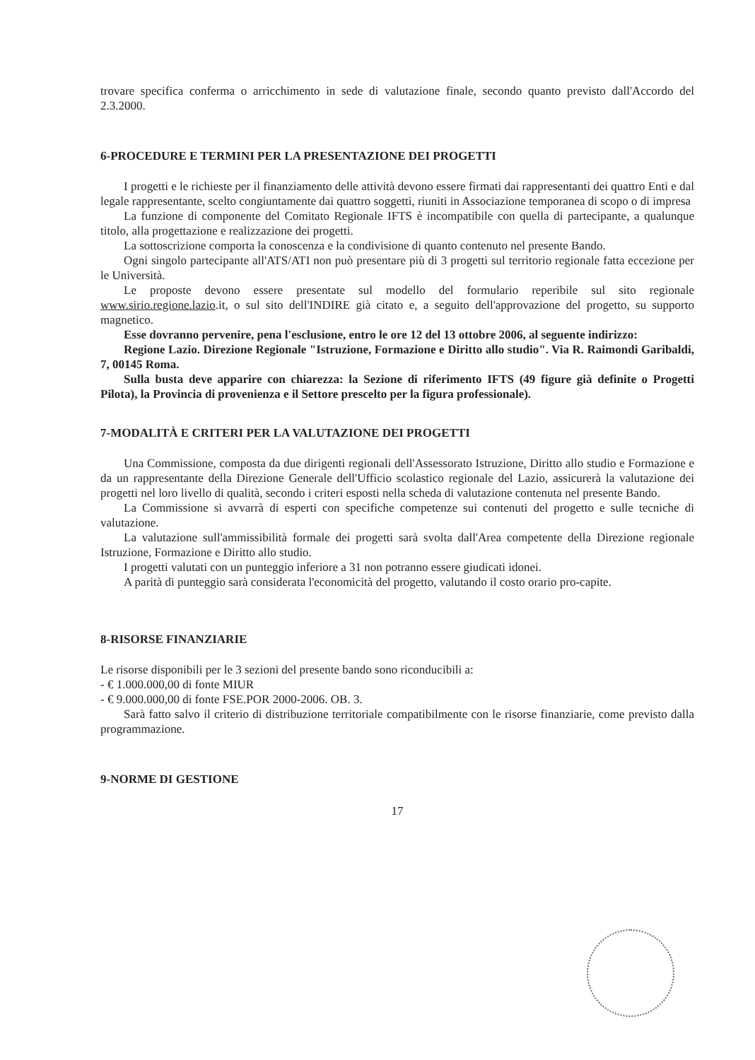trovare specifica conferma o arricchimento in sede di valutazione finale, secondo quanto previsto dall'Accordo del 2.3.2000.
6-PROCEDURE E TERMINI PER LA PRESENTAZIONE DEI PROGETTI
I progetti e le richieste per il finanziamento delle attività devono essere firmati dai rappresentanti dei quattro Enti e dal legale rappresentante, scelto congiuntamente dai quattro soggetti, riuniti in Associazione temporanea di scopo o di impresa
La funzione di componente del Comitato Regionale IFTS è incompatibile con quella di partecipante, a qualunque titolo, alla progettazione e realizzazione dei progetti.
La sottoscrizione comporta la conoscenza e la condivisione di quanto contenuto nel presente Bando.
Ogni singolo partecipante all'ATS/ATI non può presentare più di 3 progetti sul territorio regionale fatta eccezione per le Università.
Le proposte devono essere presentate sul modello del formulario reperibile sul sito regionale www.sirio.regione.lazio.it, o sul sito dell'INDIRE già citato e, a seguito dell'approvazione del progetto, su supporto magnetico.
Esse dovranno pervenire, pena l'esclusione, entro le ore 12 del 13 ottobre 2006, al seguente indirizzo:
Regione Lazio. Direzione Regionale "Istruzione, Formazione e Diritto allo studio". Via R. Raimondi Garibaldi, 7, 00145 Roma.
Sulla busta deve apparire con chiarezza: la Sezione di riferimento IFTS (49 figure già definite o Progetti Pilota), la Provincia di provenienza e il Settore prescelto per la figura professionale).
7-MODALITÀ E CRITERI PER LA VALUTAZIONE DEI PROGETTI
Una Commissione, composta da due dirigenti regionali dell'Assessorato Istruzione, Diritto allo studio e Formazione e da un rappresentante della Direzione Generale dell'Ufficio scolastico regionale del Lazio, assicurerà la valutazione dei progetti nel loro livello di qualità, secondo i criteri esposti nella scheda di valutazione contenuta nel presente Bando.
La Commissione si avvarrà di esperti con specifiche competenze sui contenuti del progetto e sulle tecniche di valutazione.
La valutazione sull'ammissibilità formale dei progetti sarà svolta dall'Area competente della Direzione regionale Istruzione, Formazione e Diritto allo studio.
I progetti valutati con un punteggio inferiore a 31 non potranno essere giudicati idonei.
A parità di punteggio sarà considerata l'economicità del progetto, valutando il costo orario pro-capite.
8-RISORSE FINANZIARIE
Le risorse disponibili per le 3 sezioni del presente bando sono riconducibili a:
- € 1.000.000,00 di fonte MIUR
- € 9.000.000,00 di fonte FSE.POR 2000-2006. OB. 3.
Sarà fatto salvo il criterio di distribuzione territoriale compatibilmente con le risorse finanziarie, come previsto dalla programmazione.
9-NORME DI GESTIONE
17